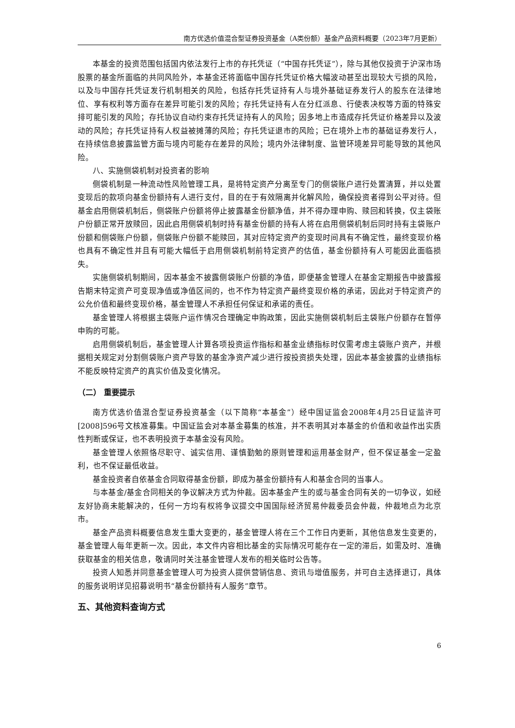南方优选价值混合型证券投资基金（A类份额）基金产品资料概要（2023年7月更新）
本基金的投资范围包括国内依法发行上市的存托凭证（“中国存托凭证”），除与其他仅投资于沪深市场股票的基金所面临的共同风险外，本基金还将面临中国存托凭证价格大幅波动甚至出现较大亏损的风险，以及与中国存托凭证发行机制相关的风险，包括存托凭证持有人与境外基础证券发行人的股东在法律地位、享有权利等方面存在差异可能引发的风险；存托凭证持有人在分红派息、行使表决权等方面的特殊安排可能引发的风险；存托协议自动约束存托凭证持有人的风险；因多地上市造成存托凭证价格差异以及波动的风险；存托凭证持有人权益被摊薄的风险；存托凭证退市的风险；已在境外上市的基础证券发行人，在持续信息披露监管方面与境内可能存在差异的风险；境内外法律制度、监管环境差异可能导致的其他风险。
八、实施侧袋机制对投资者的影响
侧袋机制是一种流动性风险管理工具，是将特定资产分离至专门的侧袋账户进行处置清算，并以处置变现后的款项向基金份额持有人进行支付，目的在于有效隔离并化解风险，确保投资者得到公平对待。但基金启用侧袋机制后，侧袋账户份额将停止披露基金份额净值，并不得办理申购、赎回和转换，仅主袋账户份额正常开放赎回，因此启用侧袋机制时持有基金份额的持有人将在启用侧袋机制后同时持有主袋账户份额和侧袋账户份额，侧袋账户份额不能赎回，其对应特定资产的变现时间具有不确定性，最终变现价格也具有不确定性并且有可能大幅低于启用侧袋机制前特定资产的估值，基金份额持有人可能因此面临损失。
实施侧袋机制期间，因本基金不披露侧袋账户份额的净值，即便基金管理人在基金定期报告中披露报告期末特定资产可变现净值或净值区间的，也不作为特定资产最终变现价格的承诺，因此对于特定资产的公允价值和最终变现价格，基金管理人不承担任何保证和承诺的责任。
基金管理人将根据主袋账户运作情况合理确定申购政策，因此实施侧袋机制后主袋账户份额存在暂停申购的可能。
启用侧袋机制后，基金管理人计算各项投资运作指标和基金业绩指标时仅需考虑主袋账户资产，并根据相关规定对分割侧袋账户资产导致的基金净资产减少进行按投资损失处理，因此本基金披露的业绩指标不能反映特定资产的真实价值及变化情况。
（二） 重要提示
南方优选价值混合型证券投资基金（以下简称“本基金”）经中国证监会2008年4月25日证监许可[2008]596号文核准募集。中国证监会对本基金募集的核准，并不表明其对本基金的价值和收益作出实质性判断或保证，也不表明投资于本基金没有风险。
基金管理人依照恪尽职守、诚实信用、谨慎勤勉的原则管理和运用基金财产，但不保证基金一定盈利，也不保证最低收益。
基金投资者自依基金合同取得基金份额，即成为基金份额持有人和基金合同的当事人。
与本基金/基金合同相关的争议解决方式为仲裁。因本基金产生的或与基金合同有关的一切争议，如经友好协商未能解决的，任何一方均有权将争议提交中国国际经济贸易仲裁委员会仲裁，仲裁地点为北京市。
基金产品资料概要信息发生重大变更的，基金管理人将在三个工作日内更新，其他信息发生变更的，基金管理人每年更新一次。因此，本文件内容相比基金的实际情况可能存在一定的滞后，如需及时、准确获取基金的相关信息，敬请同时关注基金管理人发布的相关临时公告等。
投资人知悉并同意基金管理人可为投资人提供营销信息、资讯与增值服务，并可自主选择退订，具体的服务说明详见招募说明书“基金份额持有人服务”章节。
五、其他资料查询方式
6